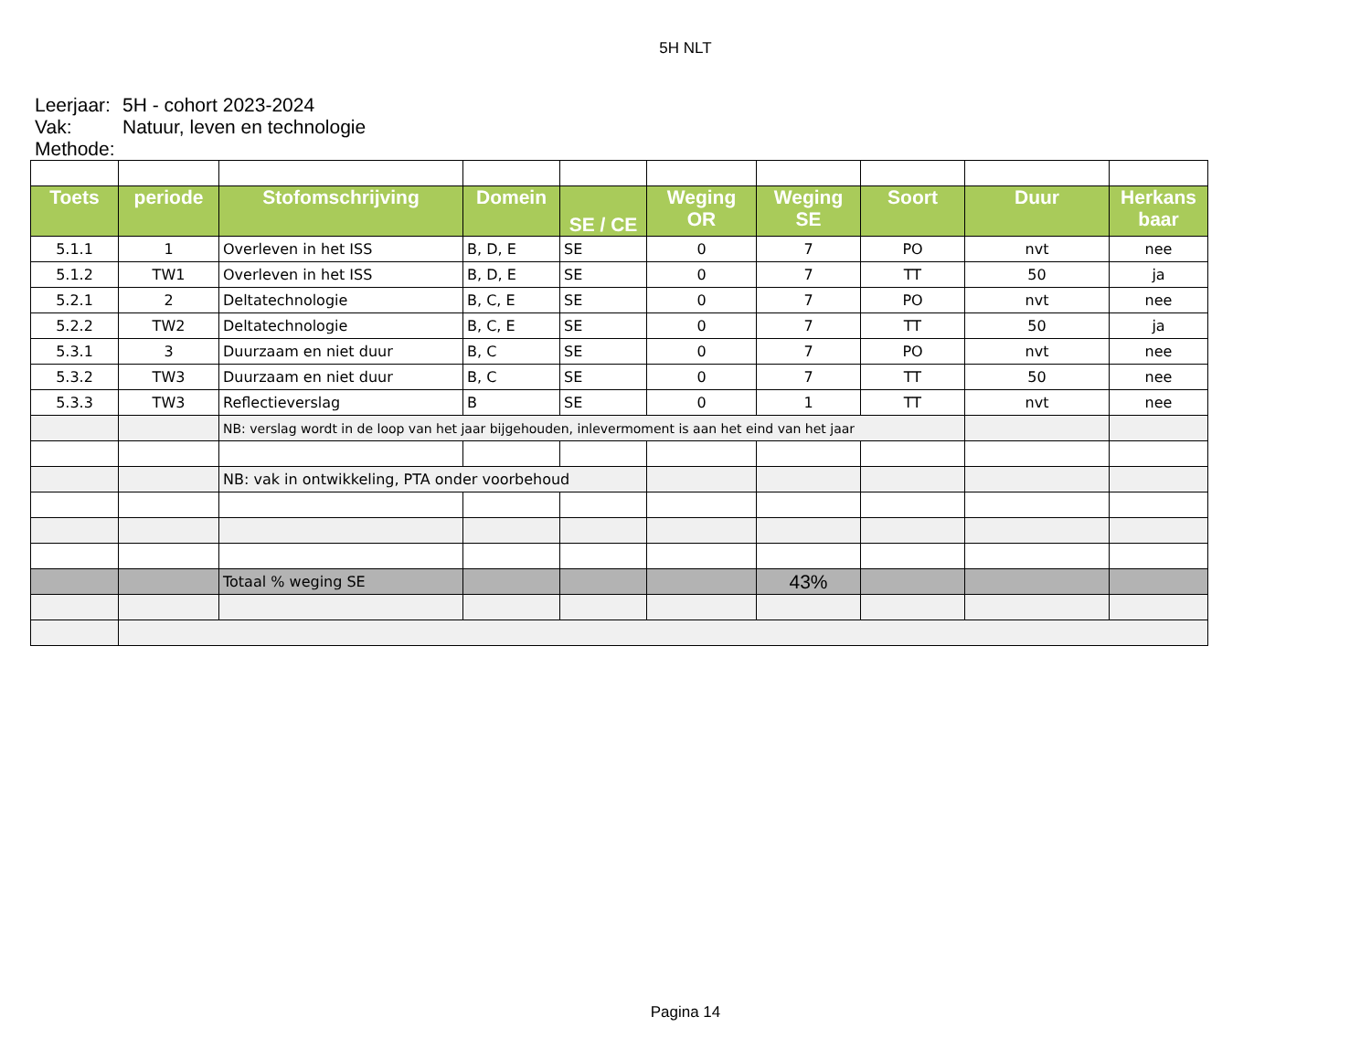5H NLT
Leerjaar: 5H - cohort 2023-2024
Vak: Natuur, leven en technologie
Methode:
| Toets | periode | Stofomschrijving | Domein | SE / CE | Weging OR | Weging SE | Soort | Duur | Herkans baar |
| --- | --- | --- | --- | --- | --- | --- | --- | --- | --- |
| 5.1.1 | 1 | Overleven in het ISS | B, D, E | SE | 0 | 7 | PO | nvt | nee |
| 5.1.2 | TW1 | Overleven in het ISS | B, D, E | SE | 0 | 7 | TT | 50 | ja |
| 5.2.1 | 2 | Deltatechnologie | B, C, E | SE | 0 | 7 | PO | nvt | nee |
| 5.2.2 | TW2 | Deltatechnologie | B, C, E | SE | 0 | 7 | TT | 50 | ja |
| 5.3.1 | 3 | Duurzaam en niet duur | B, C | SE | 0 | 7 | PO | nvt | nee |
| 5.3.2 | TW3 | Duurzaam en niet duur | B, C | SE | 0 | 7 | TT | 50 | nee |
| 5.3.3 | TW3 | Reflectieverslag | B | SE | 0 | 1 | TT | nvt | nee |
| | | NB: verslag wordt in de loop van het jaar bijgehouden, inlevermoment is aan het eind van het jaar | | | | | | | |
| | | NB: vak in ontwikkeling, PTA onder voorbehoud | | | | | | | |
| | | Totaal % weging SE | | | | 43% | | | |
Pagina 14